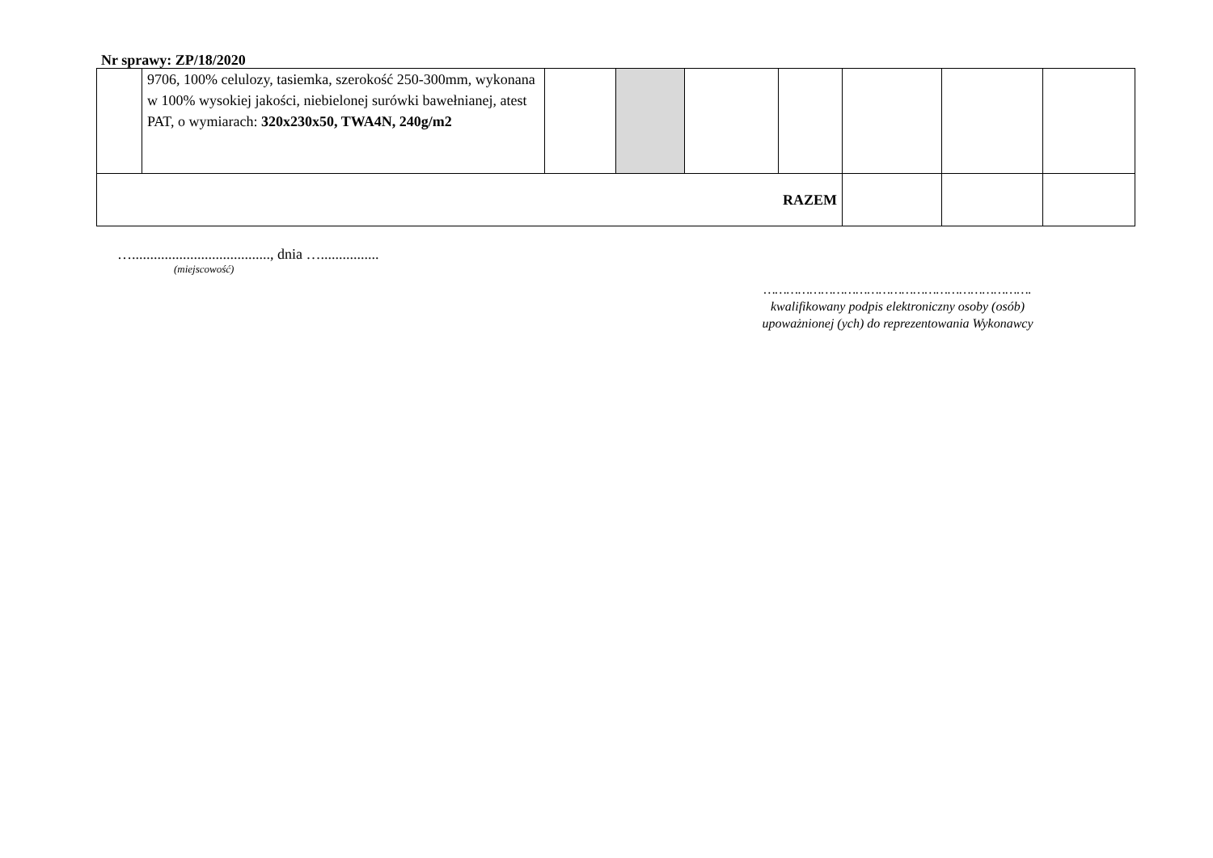Nr sprawy: ZP/18/2020
| | 9706, 100% celulozy, tasiemka, szerokość 250-300mm, wykonana w 100% wysokiej jakości, niebielonej surówki bawełnianej, atest PAT, o wymiarach: 320x230x50, TWA4N, 240g/m2 | | | | | | | |
| RAZEM | | | | | | | | |
…......................................, dnia …................
(miejscowość)
…………………………………………………………….
kwalifikowany podpis elektroniczny osoby (osób)
upoważnionej (ych) do reprezentowania Wykonawcy